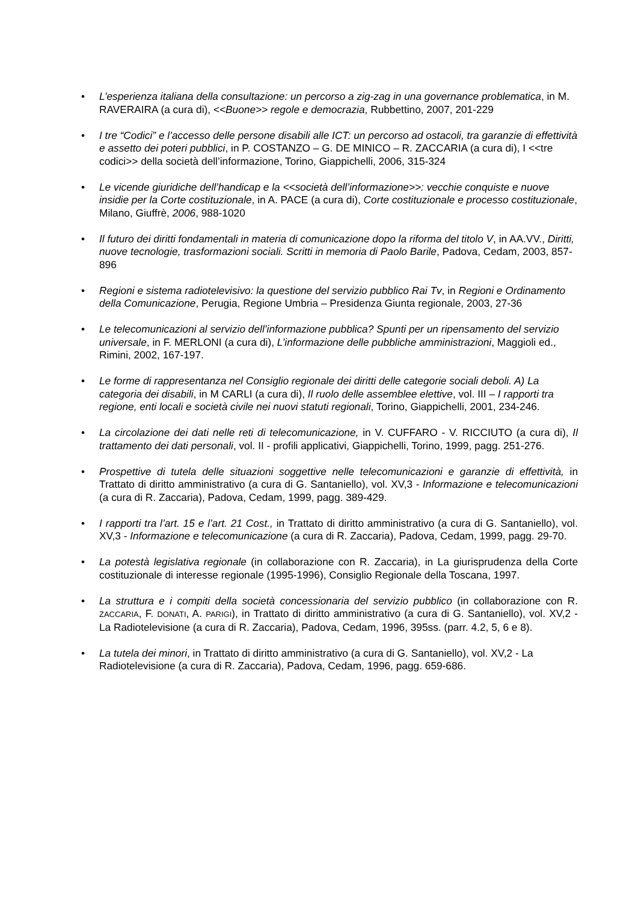• L’esperienza italiana della consultazione: un percorso a zig-zag in una governance problematica, in M. RAVERAIRA (a cura di), <<Buone>> regole e democrazia, Rubbettino, 2007, 201-229
• I tre “Codici” e l’accesso delle persone disabili alle ICT: un percorso ad ostacoli, tra garanzie di effettività e assetto dei poteri pubblici, in P. COSTANZO – G. DE MINICO – R. ZACCARIA (a cura di), I <<tre codici>> della società dell’informazione, Torino, Giappichelli, 2006, 315-324
• Le vicende giuridiche dell’handicap e la <<società dell’informazione>>: vecchie conquiste e nuove insidie per la Corte costituzionale, in A. PACE (a cura di), Corte costituzionale e processo costituzionale, Milano, Giuffrè, 2006, 988-1020
• Il futuro dei diritti fondamentali in materia di comunicazione dopo la riforma del titolo V, in AA.VV., Diritti, nuove tecnologie, trasformazioni sociali. Scritti in memoria di Paolo Barile, Padova, Cedam, 2003, 857-896
• Regioni e sistema radiotelevisivo: la questione del servizio pubblico Rai Tv, in Regioni e Ordinamento della Comunicazione, Perugia, Regione Umbria – Presidenza Giunta regionale, 2003, 27-36
• Le telecomunicazioni al servizio dell’informazione pubblica? Spunti per un ripensamento del servizio universale, in F. MERLONI (a cura di), L’informazione delle pubbliche amministrazioni, Maggioli ed., Rimini, 2002, 167-197.
• Le forme di rappresentanza nel Consiglio regionale dei diritti delle categorie sociali deboli. A) La categoria dei disabili, in M CARLI (a cura di), Il ruolo delle assemblee elettive, vol. III – I rapporti tra regione, enti locali e società civile nei nuovi statuti regionali, Torino, Giappichelli, 2001, 234-246.
• La circolazione dei dati nelle reti di telecomunicazione, in V. CUFFARO - V. RICCIUTO (a cura di), Il trattamento dei dati personali, vol. II - profili applicativi, Giappichelli, Torino, 1999, pagg. 251-276.
• Prospettive di tutela delle situazioni soggettive nelle telecomunicazioni e garanzie di effettività, in Trattato di diritto amministrativo (a cura di G. Santaniello), vol. XV,3 - Informazione e telecomunicazioni (a cura di R. Zaccaria), Padova, Cedam, 1999, pagg. 389-429.
• I rapporti tra l’art. 15 e l’art. 21 Cost., in Trattato di diritto amministrativo (a cura di G. Santaniello), vol. XV,3 - Informazione e telecomunicazione (a cura di R. Zaccaria), Padova, Cedam, 1999, pagg. 29-70.
• La potestà legislativa regionale (in collaborazione con R. Zaccaria), in La giurisprudenza della Corte costituzionale di interesse regionale (1995-1996), Consiglio Regionale della Toscana, 1997.
• La struttura e i compiti della società concessionaria del servizio pubblico (in collaborazione con R. ZACCARIA, F. DONATI, A. PARIGI), in Trattato di diritto amministrativo (a cura di G. Santaniello), vol. XV,2 - La Radiotelevisione (a cura di R. Zaccaria), Padova, Cedam, 1996, 395ss. (parr. 4.2, 5, 6 e 8).
• La tutela dei minori, in Trattato di diritto amministrativo (a cura di G. Santaniello), vol. XV,2 - La Radiotelevisione (a cura di R. Zaccaria), Padova, Cedam, 1996, pagg. 659-686.